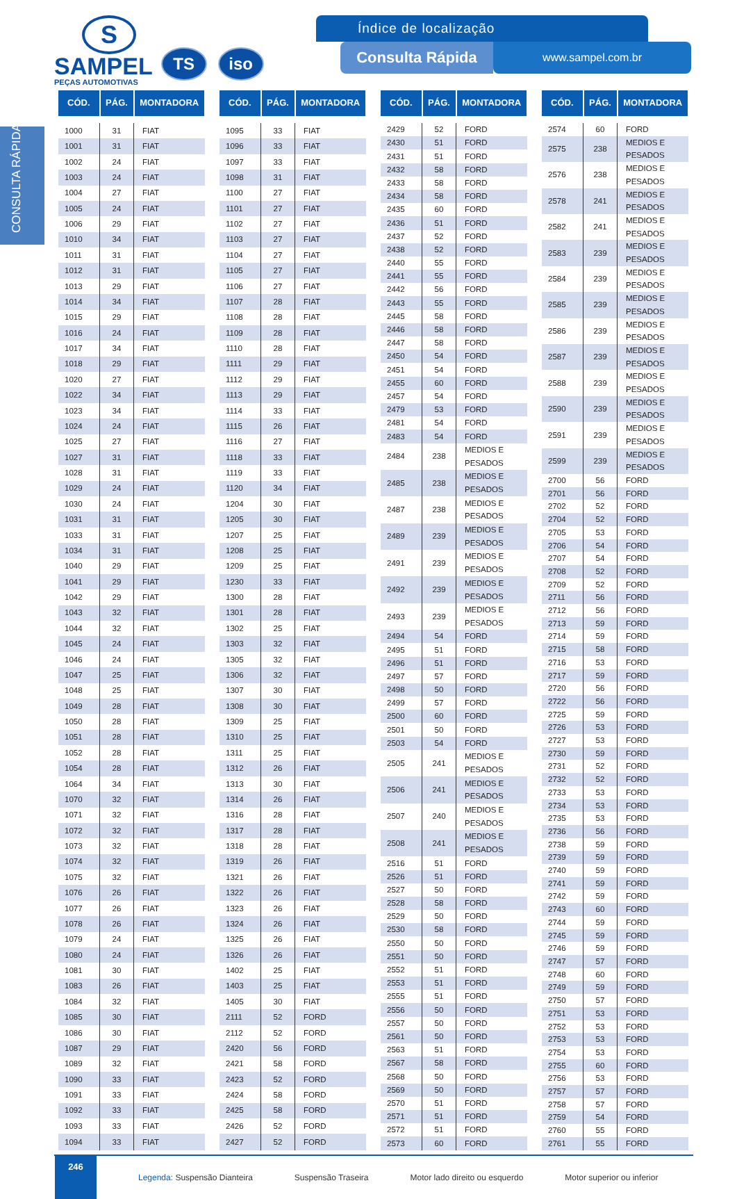CONSULTA RÁPIDA
S
SAMPEL
PEÇAS AUTOMOTIVAS
TS iso
Índice de localização
Consulta Rápida
www.sampel.com.br
| CÓD. | PÁG. | MONTADORA |
| --- | --- | --- |
| 1000 | 31 | FIAT |
| 1001 | 31 | FIAT |
| 1002 | 24 | FIAT |
| 1003 | 24 | FIAT |
| 1004 | 27 | FIAT |
| 1005 | 24 | FIAT |
| 1006 | 29 | FIAT |
| 1010 | 34 | FIAT |
| 1011 | 31 | FIAT |
| 1012 | 31 | FIAT |
| 1013 | 29 | FIAT |
| 1014 | 34 | FIAT |
| 1015 | 29 | FIAT |
| 1016 | 24 | FIAT |
| 1017 | 34 | FIAT |
| 1018 | 29 | FIAT |
| 1020 | 27 | FIAT |
| 1022 | 34 | FIAT |
| 1023 | 34 | FIAT |
| 1024 | 24 | FIAT |
| 1025 | 27 | FIAT |
| 1027 | 31 | FIAT |
| 1028 | 31 | FIAT |
| 1029 | 24 | FIAT |
| 1030 | 24 | FIAT |
| 1031 | 31 | FIAT |
| 1033 | 31 | FIAT |
| 1034 | 31 | FIAT |
| 1040 | 29 | FIAT |
| 1041 | 29 | FIAT |
| 1042 | 29 | FIAT |
| 1043 | 32 | FIAT |
| 1044 | 32 | FIAT |
| 1045 | 24 | FIAT |
| 1046 | 24 | FIAT |
| 1047 | 25 | FIAT |
| 1048 | 25 | FIAT |
| 1049 | 28 | FIAT |
| 1050 | 28 | FIAT |
| 1051 | 28 | FIAT |
| 1052 | 28 | FIAT |
| 1054 | 28 | FIAT |
| 1064 | 34 | FIAT |
| 1070 | 32 | FIAT |
| 1071 | 32 | FIAT |
| 1072 | 32 | FIAT |
| 1073 | 32 | FIAT |
| 1074 | 32 | FIAT |
| 1075 | 32 | FIAT |
| 1076 | 26 | FIAT |
| 1077 | 26 | FIAT |
| 1078 | 26 | FIAT |
| 1079 | 24 | FIAT |
| 1080 | 24 | FIAT |
| 1081 | 30 | FIAT |
| 1083 | 26 | FIAT |
| 1084 | 32 | FIAT |
| 1085 | 30 | FIAT |
| 1086 | 30 | FIAT |
| 1087 | 29 | FIAT |
| 1089 | 32 | FIAT |
| 1090 | 33 | FIAT |
| 1091 | 33 | FIAT |
| 1092 | 33 | FIAT |
| 1093 | 33 | FIAT |
| 1094 | 33 | FIAT |
| CÓD. | PÁG. | MONTADORA |
| --- | --- | --- |
| 1095 | 33 | FIAT |
| 1096 | 33 | FIAT |
| 1097 | 33 | FIAT |
| 1098 | 31 | FIAT |
| 1100 | 27 | FIAT |
| 1101 | 27 | FIAT |
| 1102 | 27 | FIAT |
| 1103 | 27 | FIAT |
| 1104 | 27 | FIAT |
| 1105 | 27 | FIAT |
| 1106 | 27 | FIAT |
| 1107 | 28 | FIAT |
| 1108 | 28 | FIAT |
| 1109 | 28 | FIAT |
| 1110 | 28 | FIAT |
| 1111 | 29 | FIAT |
| 1112 | 29 | FIAT |
| 1113 | 29 | FIAT |
| 1114 | 33 | FIAT |
| 1115 | 26 | FIAT |
| 1116 | 27 | FIAT |
| 1118 | 33 | FIAT |
| 1119 | 33 | FIAT |
| 1120 | 34 | FIAT |
| 1204 | 30 | FIAT |
| 1205 | 30 | FIAT |
| 1207 | 25 | FIAT |
| 1208 | 25 | FIAT |
| 1209 | 25 | FIAT |
| 1230 | 33 | FIAT |
| 1300 | 28 | FIAT |
| 1301 | 28 | FIAT |
| 1302 | 25 | FIAT |
| 1303 | 32 | FIAT |
| 1305 | 32 | FIAT |
| 1306 | 32 | FIAT |
| 1307 | 30 | FIAT |
| 1308 | 30 | FIAT |
| 1309 | 25 | FIAT |
| 1310 | 25 | FIAT |
| 1311 | 25 | FIAT |
| 1312 | 26 | FIAT |
| 1313 | 30 | FIAT |
| 1314 | 26 | FIAT |
| 1316 | 28 | FIAT |
| 1317 | 28 | FIAT |
| 1318 | 28 | FIAT |
| 1319 | 26 | FIAT |
| 1321 | 26 | FIAT |
| 1322 | 26 | FIAT |
| 1323 | 26 | FIAT |
| 1324 | 26 | FIAT |
| 1325 | 26 | FIAT |
| 1326 | 26 | FIAT |
| 1402 | 25 | FIAT |
| 1403 | 25 | FIAT |
| 1405 | 30 | FIAT |
| 2111 | 52 | FORD |
| 2112 | 52 | FORD |
| 2420 | 56 | FORD |
| 2421 | 58 | FORD |
| 2423 | 52 | FORD |
| 2424 | 58 | FORD |
| 2425 | 58 | FORD |
| 2426 | 52 | FORD |
| 2427 | 52 | FORD |
| CÓD. | PÁG. | MONTADORA |
| --- | --- | --- |
| 2429 | 52 | FORD |
| 2430 | 51 | FORD |
| 2431 | 51 | FORD |
| 2432 | 58 | FORD |
| 2433 | 58 | FORD |
| 2434 | 58 | FORD |
| 2435 | 60 | FORD |
| 2436 | 51 | FORD |
| 2437 | 52 | FORD |
| 2438 | 52 | FORD |
| 2440 | 55 | FORD |
| 2441 | 55 | FORD |
| 2442 | 56 | FORD |
| 2443 | 55 | FORD |
| 2445 | 58 | FORD |
| 2446 | 58 | FORD |
| 2447 | 58 | FORD |
| 2450 | 54 | FORD |
| 2451 | 54 | FORD |
| 2455 | 60 | FORD |
| 2457 | 54 | FORD |
| 2479 | 53 | FORD |
| 2481 | 54 | FORD |
| 2483 | 54 | FORD |
| 2484 | 238 | MEDIOS E PESADOS |
| 2485 | 238 | MEDIOS E PESADOS |
| 2487 | 238 | MEDIOS E PESADOS |
| 2489 | 239 | MEDIOS E PESADOS |
| 2491 | 239 | MEDIOS E PESADOS |
| 2492 | 239 | MEDIOS E PESADOS |
| 2493 | 239 | MEDIOS E PESADOS |
| 2494 | 54 | FORD |
| 2495 | 51 | FORD |
| 2496 | 51 | FORD |
| 2497 | 57 | FORD |
| 2498 | 50 | FORD |
| 2499 | 57 | FORD |
| 2500 | 60 | FORD |
| 2501 | 50 | FORD |
| 2503 | 54 | FORD |
| 2505 | 241 | MEDIOS E PESADOS |
| 2506 | 241 | MEDIOS E PESADOS |
| 2507 | 240 | MEDIOS E PESADOS |
| 2508 | 241 | MEDIOS E PESADOS |
| 2516 | 51 | FORD |
| 2526 | 51 | FORD |
| 2527 | 50 | FORD |
| 2528 | 58 | FORD |
| 2529 | 50 | FORD |
| 2530 | 58 | FORD |
| 2550 | 50 | FORD |
| 2551 | 50 | FORD |
| 2552 | 51 | FORD |
| 2553 | 51 | FORD |
| 2555 | 51 | FORD |
| 2556 | 50 | FORD |
| 2557 | 50 | FORD |
| 2561 | 50 | FORD |
| 2563 | 51 | FORD |
| 2567 | 58 | FORD |
| 2568 | 50 | FORD |
| 2569 | 50 | FORD |
| 2570 | 51 | FORD |
| 2571 | 51 | FORD |
| 2572 | 51 | FORD |
| 2573 | 60 | FORD |
| CÓD. | PÁG. | MONTADORA |
| --- | --- | --- |
| 2574 | 60 | FORD |
| 2575 | 238 | MEDIOS E PESADOS |
| 2576 | 238 | MEDIOS E PESADOS |
| 2578 | 241 | MEDIOS E PESADOS |
| 2582 | 241 | MEDIOS E PESADOS |
| 2583 | 239 | MEDIOS E PESADOS |
| 2584 | 239 | MEDIOS E PESADOS |
| 2585 | 239 | MEDIOS E PESADOS |
| 2586 | 239 | MEDIOS E PESADOS |
| 2587 | 239 | MEDIOS E PESADOS |
| 2588 | 239 | MEDIOS E PESADOS |
| 2590 | 239 | MEDIOS E PESADOS |
| 2591 | 239 | MEDIOS E PESADOS |
| 2599 | 239 | MEDIOS E PESADOS |
| 2700 | 56 | FORD |
| 2701 | 56 | FORD |
| 2702 | 52 | FORD |
| 2704 | 52 | FORD |
| 2705 | 53 | FORD |
| 2706 | 54 | FORD |
| 2707 | 54 | FORD |
| 2708 | 52 | FORD |
| 2709 | 52 | FORD |
| 2711 | 56 | FORD |
| 2712 | 56 | FORD |
| 2713 | 59 | FORD |
| 2714 | 59 | FORD |
| 2715 | 58 | FORD |
| 2716 | 53 | FORD |
| 2717 | 59 | FORD |
| 2720 | 56 | FORD |
| 2722 | 56 | FORD |
| 2725 | 59 | FORD |
| 2726 | 53 | FORD |
| 2727 | 53 | FORD |
| 2730 | 59 | FORD |
| 2731 | 52 | FORD |
| 2732 | 52 | FORD |
| 2733 | 53 | FORD |
| 2734 | 53 | FORD |
| 2735 | 53 | FORD |
| 2736 | 56 | FORD |
| 2738 | 59 | FORD |
| 2739 | 59 | FORD |
| 2740 | 59 | FORD |
| 2741 | 59 | FORD |
| 2742 | 59 | FORD |
| 2743 | 60 | FORD |
| 2744 | 59 | FORD |
| 2745 | 59 | FORD |
| 2746 | 59 | FORD |
| 2747 | 57 | FORD |
| 2748 | 60 | FORD |
| 2749 | 59 | FORD |
| 2750 | 57 | FORD |
| 2751 | 53 | FORD |
| 2752 | 53 | FORD |
| 2753 | 53 | FORD |
| 2754 | 53 | FORD |
| 2755 | 60 | FORD |
| 2756 | 53 | FORD |
| 2757 | 57 | FORD |
| 2758 | 57 | FORD |
| 2759 | 54 | FORD |
| 2760 | 55 | FORD |
| 2761 | 55 | FORD |
246
Legenda: Suspensão Dianteira Suspensão Traseira Motor lado direito ou esquerdo Motor superior ou inferior